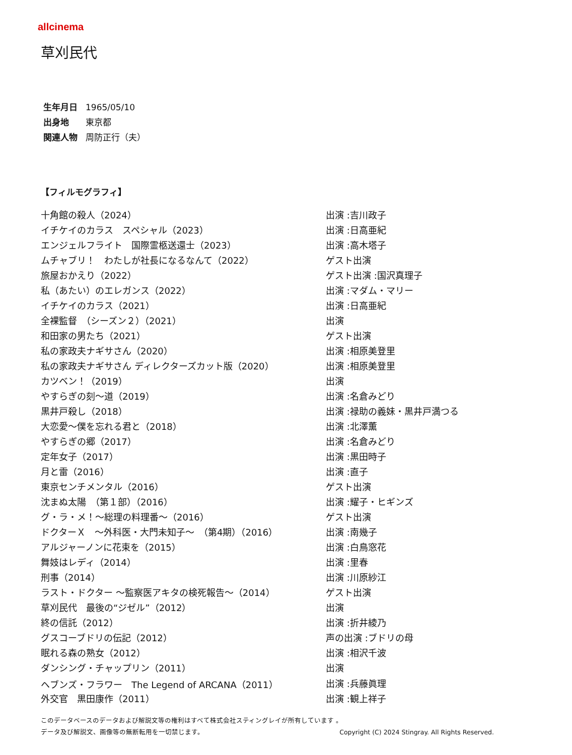allcinema
草刈民代
生年月日 1965/05/10
出身地 東京都
関連人物 周防正行（夫）
【フィルモグラフィ】
| 十角館の殺人（2024） | 出演 :吉川政子 |
| イチケイのカラス スペシャル（2023） | 出演 :日高亜紀 |
| エンジェルフライト 国際霊柩送還士（2023） | 出演 :高木塔子 |
| ムチャブリ！ わたしが社長になるなんて（2022） | ゲスト出演 |
| 旅屋おかえり（2022） | ゲスト出演 :国沢真理子 |
| 私（あたい）のエレガンス（2022） | 出演 :マダム・マリー |
| イチケイのカラス（2021） | 出演 :日高亜紀 |
| 全裸監督 （シーズン２）（2021） | 出演 |
| 和田家の男たち（2021） | ゲスト出演 |
| 私の家政夫ナギサさん（2020） | 出演 :相原美登里 |
| 私の家政夫ナギサさん ディレクターズカット版（2020） | 出演 :相原美登里 |
| カツベン！（2019） | 出演 |
| やすらぎの刻～道（2019） | 出演 :名倉みどり |
| 黒井戸殺し（2018） | 出演 :禄助の義妹・黒井戸満つる |
| 大恋愛～僕を忘れる君と（2018） | 出演 :北澤薫 |
| やすらぎの郷（2017） | 出演 :名倉みどり |
| 定年女子（2017） | 出演 :黒田時子 |
| 月と雷（2016） | 出演 :直子 |
| 東京センチメンタル（2016） | ゲスト出演 |
| 沈まぬ太陽 （第１部）（2016） | 出演 :耀子・ヒギンズ |
| グ・ラ・メ！～総理の料理番～（2016） | ゲスト出演 |
| ドクターＸ ～外科医・大門未知子～ （第4期）（2016） | 出演 :南幾子 |
| アルジャーノンに花束を（2015） | 出演 :白鳥窓花 |
| 舞妓はレディ（2014） | 出演 :里春 |
| 刑事（2014） | 出演 :川原紗江 |
| ラスト・ドクター ～監察医アキタの検死報告～（2014） | ゲスト出演 |
| 草刈民代 最後の“ジゼル”（2012） | 出演 |
| 終の信託（2012） | 出演 :折井綾乃 |
| グスコーブドリの伝記（2012） | 声の出演 :ブドリの母 |
| 眠れる森の熟女（2012） | 出演 :相沢千波 |
| ダンシング・チャップリン（2011） | 出演 |
| ヘブンズ・フラワー The Legend of ARCANA（2011） | 出演 :兵藤眞理 |
| 外交官 黒田康作（2011） | 出演 :観上祥子 |
このデータベースのデータおよび解説文等の権利はすべて株式会社スティングレイが所有しています 。
データ及び解説文、画像等の無断転用を一切禁じます。 Copyright (C) 2024 Stingray. All Rights Reserved.